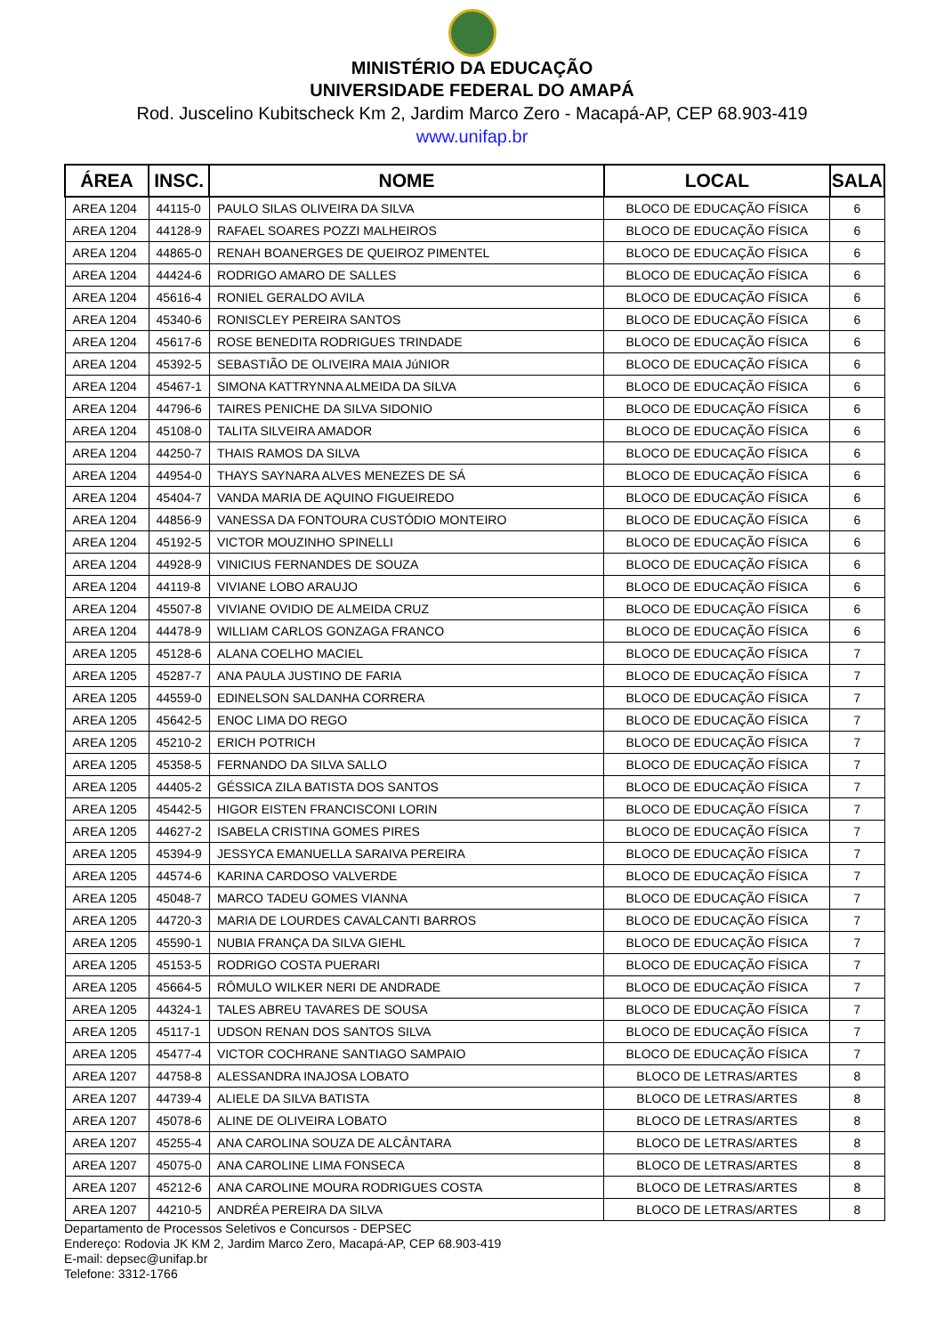MINISTÉRIO DA EDUCAÇÃO
UNIVERSIDADE FEDERAL DO AMAPÁ
Rod. Juscelino Kubitscheck Km 2, Jardim Marco Zero - Macapá-AP, CEP 68.903-419
www.unifap.br
| ÁREA | INSC. | NOME | LOCAL | SALA |
| --- | --- | --- | --- | --- |
| AREA 1204 | 44115-0 | PAULO SILAS OLIVEIRA DA SILVA | BLOCO DE EDUCAÇÃO FÍSICA | 6 |
| AREA 1204 | 44128-9 | RAFAEL SOARES POZZI MALHEIROS | BLOCO DE EDUCAÇÃO FÍSICA | 6 |
| AREA 1204 | 44865-0 | RENAH BOANERGES DE QUEIROZ PIMENTEL | BLOCO DE EDUCAÇÃO FÍSICA | 6 |
| AREA 1204 | 44424-6 | RODRIGO AMARO DE SALLES | BLOCO DE EDUCAÇÃO FÍSICA | 6 |
| AREA 1204 | 45616-4 | RONIEL GERALDO AVILA | BLOCO DE EDUCAÇÃO FÍSICA | 6 |
| AREA 1204 | 45340-6 | RONISCLEY PEREIRA SANTOS | BLOCO DE EDUCAÇÃO FÍSICA | 6 |
| AREA 1204 | 45617-6 | ROSE BENEDITA RODRIGUES TRINDADE | BLOCO DE EDUCAÇÃO FÍSICA | 6 |
| AREA 1204 | 45392-5 | SEBASTIÃO DE OLIVEIRA MAIA JúNIOR | BLOCO DE EDUCAÇÃO FÍSICA | 6 |
| AREA 1204 | 45467-1 | SIMONA KATTRYNNA ALMEIDA DA SILVA | BLOCO DE EDUCAÇÃO FÍSICA | 6 |
| AREA 1204 | 44796-6 | TAIRES PENICHE DA SILVA SIDONIO | BLOCO DE EDUCAÇÃO FÍSICA | 6 |
| AREA 1204 | 45108-0 | TALITA SILVEIRA AMADOR | BLOCO DE EDUCAÇÃO FÍSICA | 6 |
| AREA 1204 | 44250-7 | THAIS RAMOS DA SILVA | BLOCO DE EDUCAÇÃO FÍSICA | 6 |
| AREA 1204 | 44954-0 | THAYS SAYNARA ALVES MENEZES DE SÁ | BLOCO DE EDUCAÇÃO FÍSICA | 6 |
| AREA 1204 | 45404-7 | VANDA MARIA DE AQUINO FIGUEIREDO | BLOCO DE EDUCAÇÃO FÍSICA | 6 |
| AREA 1204 | 44856-9 | VANESSA DA FONTOURA CUSTÓDIO MONTEIRO | BLOCO DE EDUCAÇÃO FÍSICA | 6 |
| AREA 1204 | 45192-5 | VICTOR MOUZINHO SPINELLI | BLOCO DE EDUCAÇÃO FÍSICA | 6 |
| AREA 1204 | 44928-9 | VINICIUS FERNANDES DE SOUZA | BLOCO DE EDUCAÇÃO FÍSICA | 6 |
| AREA 1204 | 44119-8 | VIVIANE LOBO ARAUJO | BLOCO DE EDUCAÇÃO FÍSICA | 6 |
| AREA 1204 | 45507-8 | VIVIANE OVIDIO DE ALMEIDA CRUZ | BLOCO DE EDUCAÇÃO FÍSICA | 6 |
| AREA 1204 | 44478-9 | WILLIAM CARLOS GONZAGA FRANCO | BLOCO DE EDUCAÇÃO FÍSICA | 6 |
| AREA 1205 | 45128-6 | ALANA COELHO MACIEL | BLOCO DE EDUCAÇÃO FÍSICA | 7 |
| AREA 1205 | 45287-7 | ANA PAULA JUSTINO DE FARIA | BLOCO DE EDUCAÇÃO FÍSICA | 7 |
| AREA 1205 | 44559-0 | EDINELSON SALDANHA CORRERA | BLOCO DE EDUCAÇÃO FÍSICA | 7 |
| AREA 1205 | 45642-5 | ENOC LIMA DO REGO | BLOCO DE EDUCAÇÃO FÍSICA | 7 |
| AREA 1205 | 45210-2 | ERICH POTRICH | BLOCO DE EDUCAÇÃO FÍSICA | 7 |
| AREA 1205 | 45358-5 | FERNANDO DA SILVA SALLO | BLOCO DE EDUCAÇÃO FÍSICA | 7 |
| AREA 1205 | 44405-2 | GÉSSICA ZILA BATISTA DOS SANTOS | BLOCO DE EDUCAÇÃO FÍSICA | 7 |
| AREA 1205 | 45442-5 | HIGOR EISTEN FRANCISCONI LORIN | BLOCO DE EDUCAÇÃO FÍSICA | 7 |
| AREA 1205 | 44627-2 | ISABELA CRISTINA GOMES PIRES | BLOCO DE EDUCAÇÃO FÍSICA | 7 |
| AREA 1205 | 45394-9 | JESSYCA EMANUELLA SARAIVA PEREIRA | BLOCO DE EDUCAÇÃO FÍSICA | 7 |
| AREA 1205 | 44574-6 | KARINA CARDOSO VALVERDE | BLOCO DE EDUCAÇÃO FÍSICA | 7 |
| AREA 1205 | 45048-7 | MARCO TADEU GOMES VIANNA | BLOCO DE EDUCAÇÃO FÍSICA | 7 |
| AREA 1205 | 44720-3 | MARIA DE LOURDES CAVALCANTI BARROS | BLOCO DE EDUCAÇÃO FÍSICA | 7 |
| AREA 1205 | 45590-1 | NUBIA FRANÇA DA SILVA GIEHL | BLOCO DE EDUCAÇÃO FÍSICA | 7 |
| AREA 1205 | 45153-5 | RODRIGO COSTA PUERARI | BLOCO DE EDUCAÇÃO FÍSICA | 7 |
| AREA 1205 | 45664-5 | RÔMULO WILKER NERI DE ANDRADE | BLOCO DE EDUCAÇÃO FÍSICA | 7 |
| AREA 1205 | 44324-1 | TALES ABREU TAVARES DE SOUSA | BLOCO DE EDUCAÇÃO FÍSICA | 7 |
| AREA 1205 | 45117-1 | UDSON RENAN DOS SANTOS SILVA | BLOCO DE EDUCAÇÃO FÍSICA | 7 |
| AREA 1205 | 45477-4 | VICTOR COCHRANE SANTIAGO SAMPAIO | BLOCO DE EDUCAÇÃO FÍSICA | 7 |
| AREA 1207 | 44758-8 | ALESSANDRA INAJOSA LOBATO | BLOCO DE LETRAS/ARTES | 8 |
| AREA 1207 | 44739-4 | ALIELE DA SILVA BATISTA | BLOCO DE LETRAS/ARTES | 8 |
| AREA 1207 | 45078-6 | ALINE DE OLIVEIRA LOBATO | BLOCO DE LETRAS/ARTES | 8 |
| AREA 1207 | 45255-4 | ANA CAROLINA SOUZA DE ALCÂNTARA | BLOCO DE LETRAS/ARTES | 8 |
| AREA 1207 | 45075-0 | ANA CAROLINE LIMA FONSECA | BLOCO DE LETRAS/ARTES | 8 |
| AREA 1207 | 45212-6 | ANA CAROLINE MOURA RODRIGUES COSTA | BLOCO DE LETRAS/ARTES | 8 |
| AREA 1207 | 44210-5 | ANDRÉA PEREIRA DA SILVA | BLOCO DE LETRAS/ARTES | 8 |
Departamento de Processos Seletivos e Concursos - DEPSEC
Endereço: Rodovia JK KM 2, Jardim Marco Zero, Macapá-AP, CEP 68.903-419
E-mail: depsec@unifap.br
Telefone: 3312-1766